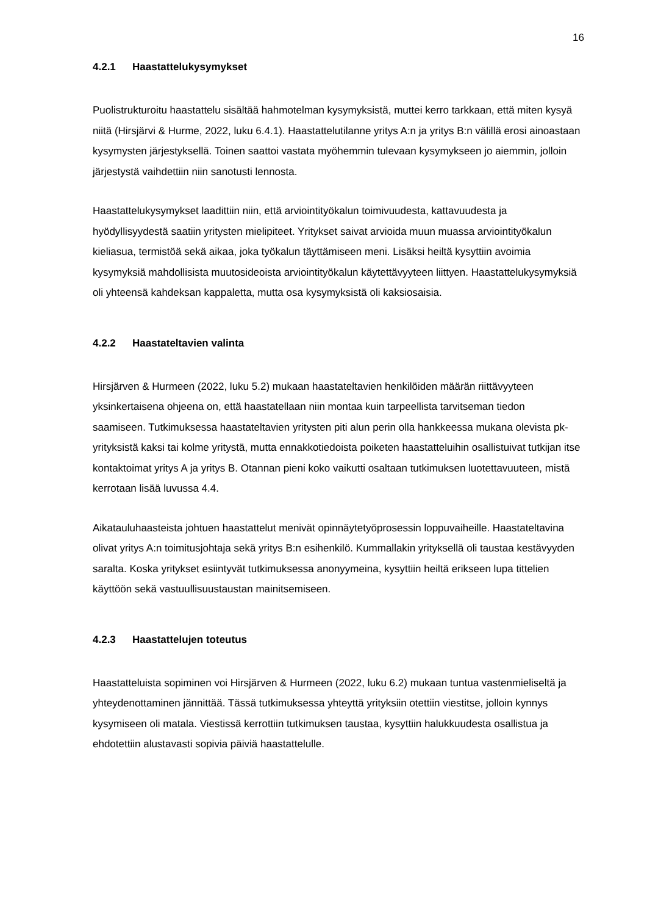16
4.2.1 Haastattelukysymykset
Puolistrukturoitu haastattelu sisältää hahmotelman kysymyksistä, muttei kerro tarkkaan, että miten kysyä niitä (Hirsjärvi & Hurme, 2022, luku 6.4.1). Haastattelutilanne yritys A:n ja yritys B:n välillä erosi ainoastaan kysymysten järjestyksellä. Toinen saattoi vastata myöhemmin tulevaan kysymykseen jo aiemmin, jolloin järjestystä vaihdettiin niin sanotusti lennosta.
Haastattelukysymykset laadittiin niin, että arviointityökalun toimivuudesta, kattavuudesta ja hyödyllisyydestä saatiin yritysten mielipiteet. Yritykset saivat arvioida muun muassa arviointityökalun kieliasua, termistöä sekä aikaa, joka työkalun täyttämiseen meni. Lisäksi heiltä kysyttiin avoimia kysymyksiä mahdollisista muutosideoista arviointityökalun käytettävyyteen liittyen. Haastattelukysymyksiä oli yhteensä kahdeksan kappaletta, mutta osa kysymyksistä oli kaksiosaisia.
4.2.2 Haastateltavien valinta
Hirsjärven & Hurmeen (2022, luku 5.2) mukaan haastateltavien henkilöiden määrän riittävyyteen yksinkertaisena ohjeena on, että haastatellaan niin montaa kuin tarpeellista tarvitseman tiedon saamiseen. Tutkimuksessa haastateltavien yritysten piti alun perin olla hankkeessa mukana olevista pk-yrityksistä kaksi tai kolme yritystä, mutta ennakkotiedoista poiketen haastatteluihin osallistuivat tutkijan itse kontaktoimat yritys A ja yritys B. Otannan pieni koko vaikutti osaltaan tutkimuksen luotettavuuteen, mistä kerrotaan lisää luvussa 4.4.
Aikatauluhaasteista johtuen haastattelut menivät opinnäytetyöprosessin loppuvaiheille. Haastateltavina olivat yritys A:n toimitusjohtaja sekä yritys B:n esihenkilö. Kummallakin yrityksellä oli taustaa kestävyyden saralta. Koska yritykset esiintyvät tutkimuksessa anonyymeina, kysyttiin heiltä erikseen lupa tittelien käyttöön sekä vastuullisuustaustan mainitsemiseen.
4.2.3 Haastattelujen toteutus
Haastatteluista sopiminen voi Hirsjärven & Hurmeen (2022, luku 6.2) mukaan tuntua vastenmieliseltä ja yhteydenottaminen jännittää. Tässä tutkimuksessa yhteyttä yrityksiin otettiin viestitse, jolloin kynnys kysymiseen oli matala. Viestissä kerrottiin tutkimuksen taustaa, kysyttiin halukkuudesta osallistua ja ehdotettiin alustavasti sopivia päiviä haastattelulle.